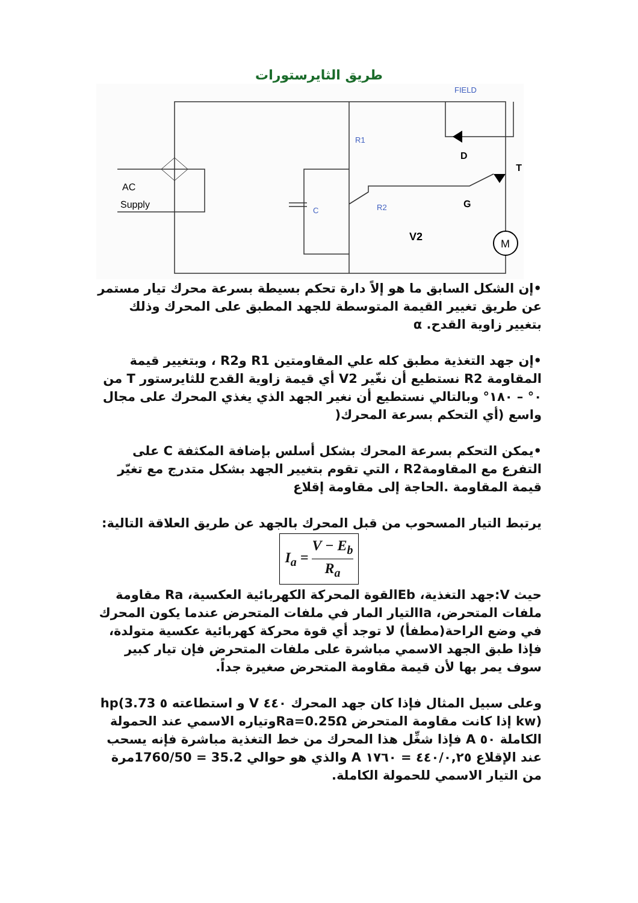طريق الثايرستورات
M
AC
Supply
R1
R2
C
FIELD
D
T
G
V2
•إن الشكل السابق ما هو إلاً دارة تحكم بسيطة بسرعة محرك تيار مستمر عن طريق تغيير القيمة المتوسطة للجهد المطبق على المحرك وذلك بتغيير زاوية القدح. α
•إن جهد التغذية مطبق كله علي المقاومتين R1 وR2 ، وبتغيير قيمة المقاومة R2 نستطيع أن نغّير V2 أي قيمة زاوية القدح للثايرستور T من ٠° – ١٨٠° وبالتالي نستطيع أن نغير الجهد الذي يغذي المحرك على مجال واسع (أي التحكم بسرعة المحرك(
•يمكن التحكم بسرعة المحرك بشكل أسلس بإضافة المكثفة C على التفرع مع المقاومةR2 ، التي تقوم بتغيير الجهد بشكل متدرج مع تغيّر قيمة المقاومة .الحاجة إلى مقاومة إقلاع
يرتبط التيار المسحوب من قبل المحرك بالجهد عن طريق العلاقة التالية:
I<sub>a</sub> = V − E<sub>b</sub> R<sub>a</sub>
حيث V:جهد التغذية، Ebالقوة المحركة الكهربائية العكسية، Ra مقاومة ملفات المتحرض، Iaالتيار المار في ملفات المتحرض عندما يكون المحرك في وضع الراحة(مطفأ) لا توجد أي قوة محركة كهربائية عكسية متولدة، فإذا طبق الجهد الاسمي مباشرة على ملفات المتحرض فإن تيار كبير سوف يمر بها لأن قيمة مقاومة المتحرض صغيرة جداً.
وعلى سبيل المثال فإذا كان جهد المحرك ٤٤٠ V و استطاعته ٥ hp(3.73 kw) إذا كانت مقاومة المتحرض Ra=0.25Ωوتياره الاسمي عند الحمولة الكاملة ٥٠ A فإذا شغِّل هذا المحرك من خط التغذية مباشرة فإنه يسحب عند الإقلاع ٤٤٠/٠,٢٥ = ١٧٦٠ A والذي هو حوالي 35.2 = 1760/50مرة من التيار الاسمي للحمولة الكاملة.